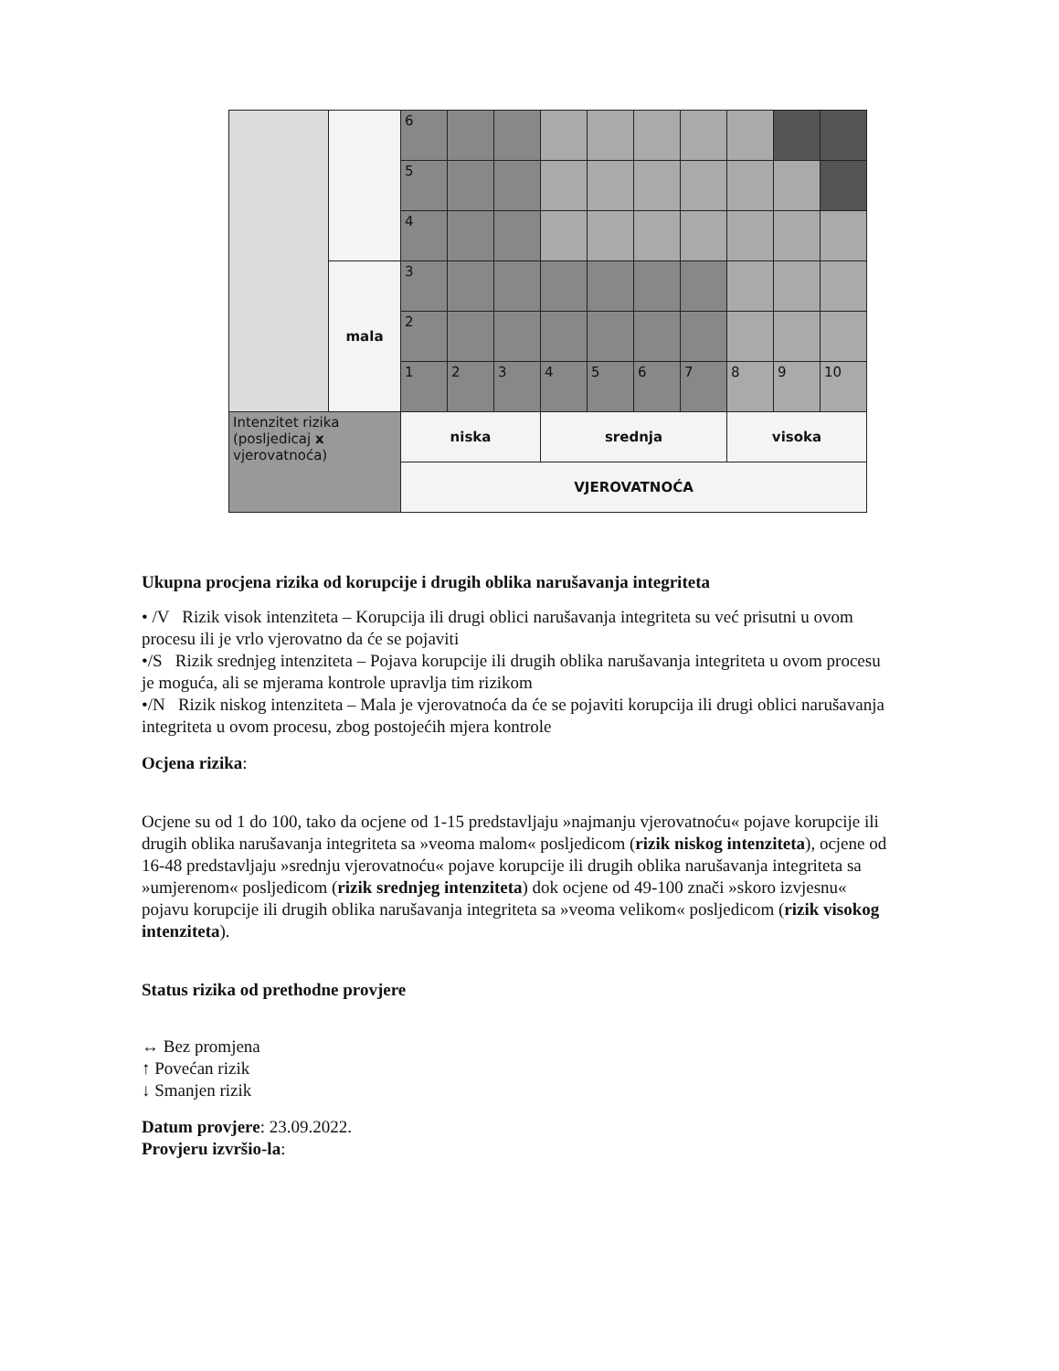| | | 6 | | | | | | | | | |
| | | 5 | | | | | | | | | |
| | | 4 | | | | | | | | | |
| | mala | 3 | | | | | | | | | |
| | | 2 | | | | | | | | | |
| | | 1 | 2 | 3 | 4 | 5 | 6 | 7 | 8 | 9 | 10 |
| Intenzitet rizika (posljedicaj x vjerovatnoća) | | niska | | | srednja | | | | visoka | | |
| | | VJEROVATNOĆA | | | | | | | | | |
Ukupna procjena rizika od korupcije i drugih oblika narušavanja integriteta
• /V Rizik visok intenziteta – Korupcija ili drugi oblici narušavanja integriteta su već prisutni u ovom procesu ili je vrlo vjerovatno da će se pojaviti
•/S Rizik srednjeg intenziteta – Pojava korupcije ili drugih oblika narušavanja integriteta u ovom procesu je moguća, ali se mjerama kontrole upravlja tim rizikom
•/N Rizik niskog intenziteta – Mala je vjerovatnoća da će se pojaviti korupcija ili drugi oblici narušavanja integriteta u ovom procesu, zbog postojećih mjera kontrole
Ocjena rizika:
Ocjene su od 1 do 100, tako da ocjene od 1-15 predstavljaju »najmanju vjerovatnoću« pojave korupcije ili drugih oblika narušavanja integriteta sa »veoma malom« posljedicom (rizik niskog intenziteta), ocjene od 16-48 predstavljaju »srednju vjerovatnoću« pojave korupcije ili drugih oblika narušavanja integriteta sa »umjerenom« posljedicom (rizik srednjeg intenziteta) dok ocjene od 49-100 znači »skoro izvjesnu« pojavu korupcije ili drugih oblika narušavanja integriteta sa »veoma velikom« posljedicom (rizik visokog intenziteta).
Status rizika od prethodne provjere
↔ Bez promjena
↑ Povećan rizik
↓ Smanjen rizik
Datum provjere: 23.09.2022.
Provjeru izvršio-la: